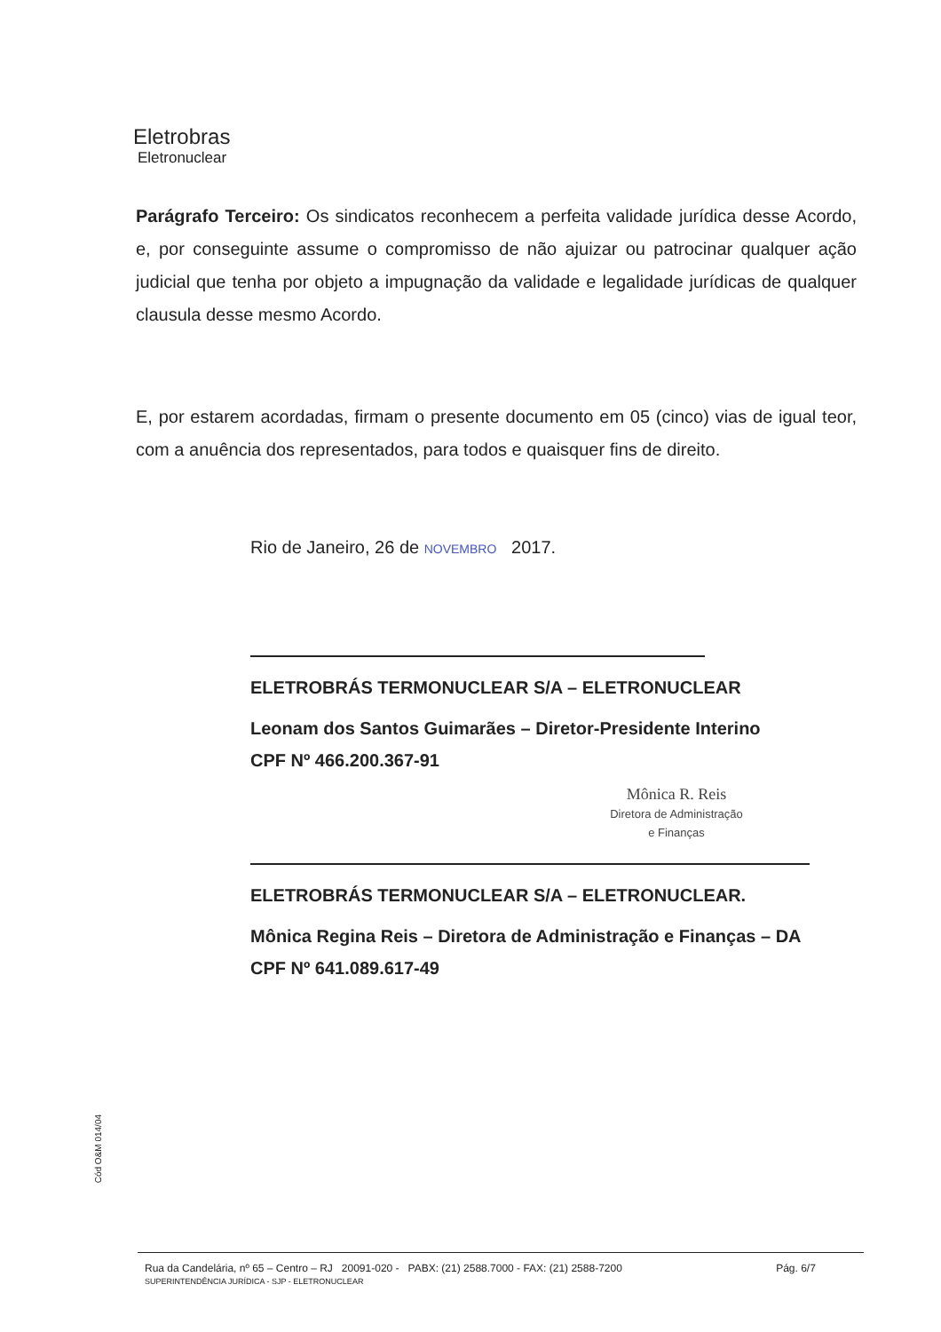Eletrobras
Eletronuclear
Parágrafo Terceiro: Os sindicatos reconhecem a perfeita validade jurídica desse Acordo, e, por conseguinte assume o compromisso de não ajuizar ou patrocinar qualquer ação judicial que tenha por objeto a impugnação da validade e legalidade jurídicas de qualquer clausula desse mesmo Acordo.
E, por estarem acordadas, firmam o presente documento em 05 (cinco) vias de igual teor, com a anuência dos representados, para todos e quaisquer fins de direito.
Rio de Janeiro, 26 de NOVEMBRO 2017.
ELETROBRÁS TERMONUCLEAR S/A – ELETRONUCLEAR
Leonam dos Santos Guimarães – Diretor-Presidente Interino
CPF Nº 466.200.367-91
Mônica R. Reis
Diretora de Administração
e Finanças
ELETROBRÁS TERMONUCLEAR S/A – ELETRONUCLEAR.
Mônica Regina Reis – Diretora de Administração e Finanças – DA
CPF Nº 641.089.617-49
Cód O&M 014/04
Rua da Candelária, nº 65 – Centro – RJ 20091-020 - PABX: (21) 2588.7000 - FAX: (21) 2588-7200 Pág. 6/7 SUPERINTENDÊNCIA JURÍDICA - SJP - ELETRONUCLEAR